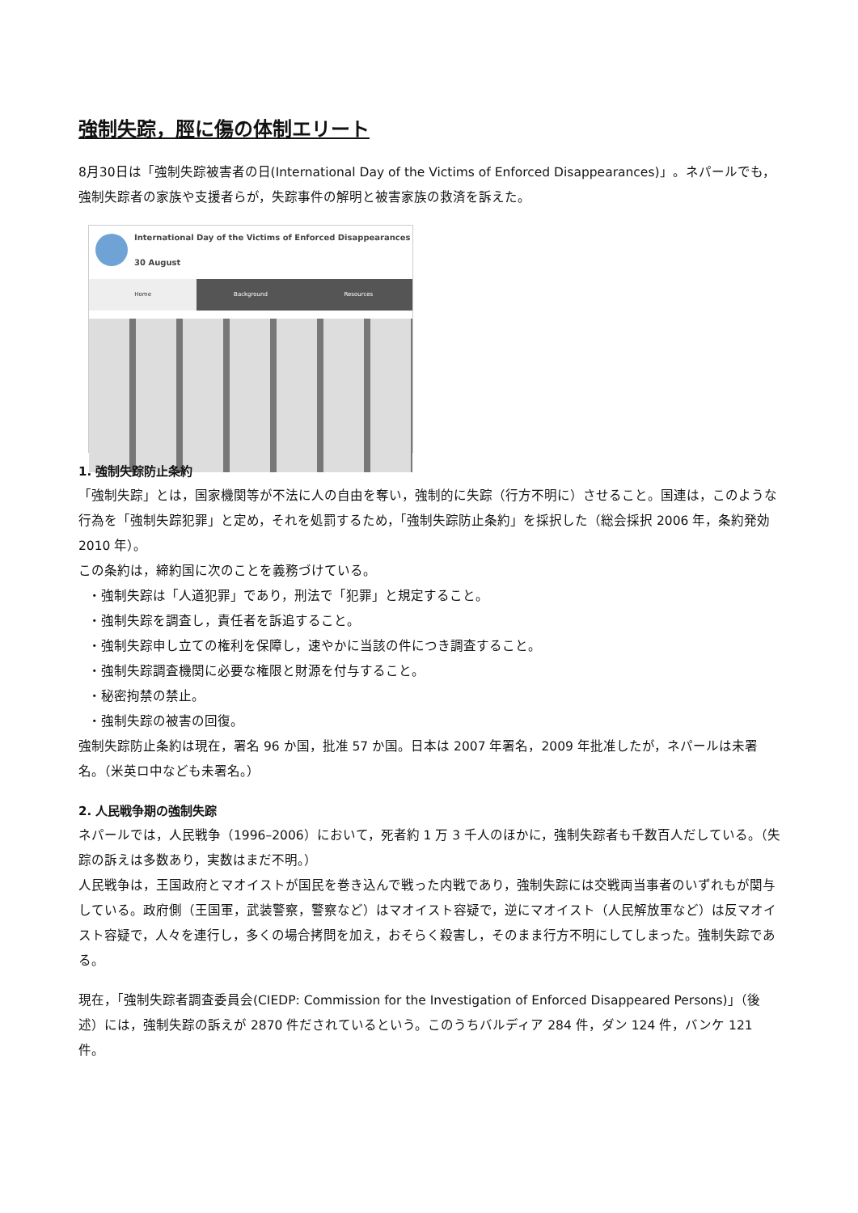強制失踪，脛に傷の体制エリート
8月30日は「強制失踪被害者の日(International Day of the Victims of Enforced Disappearances)」。ネパールでも，強制失踪者の家族や支援者らが，失踪事件の解明と被害家族の救済を訴えた。
International Day of the Victims of Enforced Disappearances
30 August
Home Background Resources
1. 強制失踪防止条約
「強制失踪」とは，国家機関等が不法に人の自由を奪い，強制的に失踪（行方不明に）させること。国連は，このような行為を「強制失踪犯罪」と定め，それを処罰するため，「強制失踪防止条約」を採択した（総会採択 2006 年，条約発効 2010 年）。
この条約は，締約国に次のことを義務づけている。
・強制失踪は「人道犯罪」であり，刑法で「犯罪」と規定すること。
・強制失踪を調査し，責任者を訴追すること。
・強制失踪申し立ての権利を保障し，速やかに当該の件につき調査すること。
・強制失踪調査機関に必要な権限と財源を付与すること。
・秘密拘禁の禁止。
・強制失踪の被害の回復。
強制失踪防止条約は現在，署名 96 か国，批准 57 か国。日本は 2007 年署名，2009 年批准したが，ネパールは未署名。（米英ロ中なども未署名。）
2. 人民戦争期の強制失踪
ネパールでは，人民戦争（1996–2006）において，死者約 1 万 3 千人のほかに，強制失踪者も千数百人だしている。（失踪の訴えは多数あり，実数はまだ不明。）
人民戦争は，王国政府とマオイストが国民を巻き込んで戦った内戦であり，強制失踪には交戦両当事者のいずれもが関与している。政府側（王国軍，武装警察，警察など）はマオイスト容疑で，逆にマオイスト（人民解放軍など）は反マオイスト容疑で，人々を連行し，多くの場合拷問を加え，おそらく殺害し，そのまま行方不明にしてしまった。強制失踪である。
現在，「強制失踪者調査委員会(CIEDP: Commission for the Investigation of Enforced Disappeared Persons)」（後述）には，強制失踪の訴えが 2870 件だされているという。このうちバルディア 284 件，ダン 124 件，バンケ 121 件。